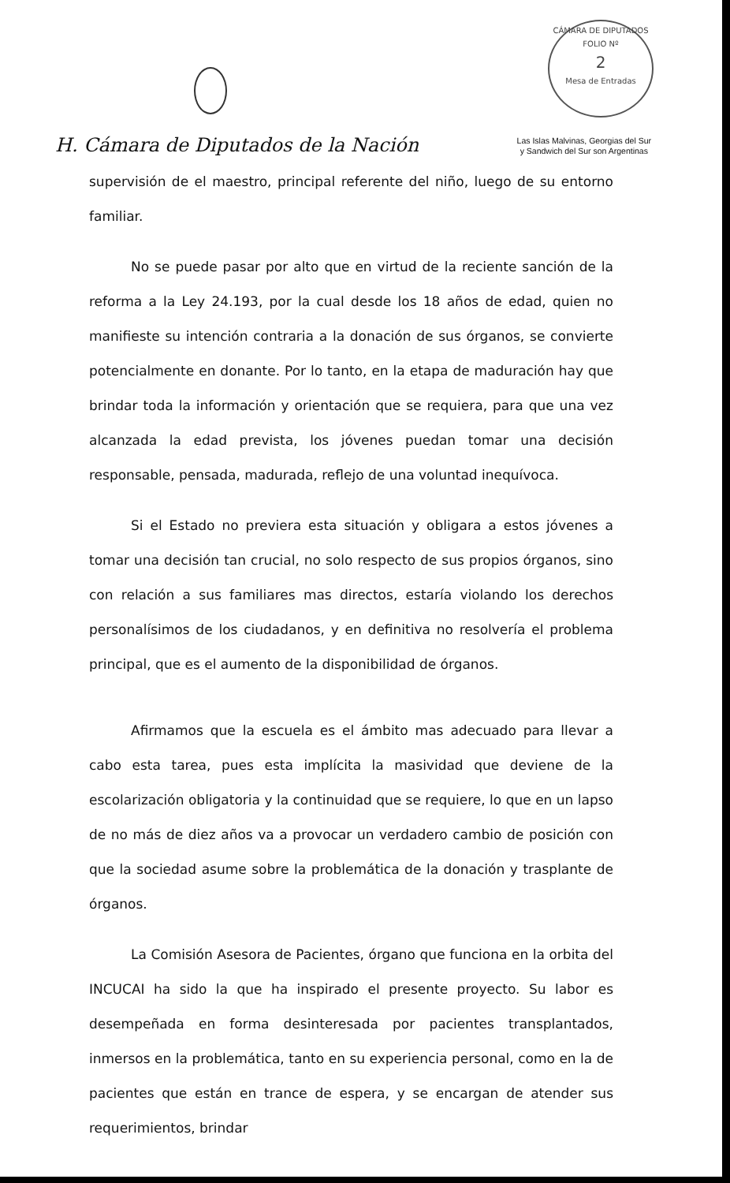CÁMARA DE DIPUTADOS
FOLIO Nº
2
Mesa de Entradas
H. Cámara de Diputados de la Nación
Las Islas Malvinas, Georgias del Sur
y Sandwich del Sur son Argentinas
supervisión de el maestro, principal referente del niño, luego de su entorno familiar.
No se puede pasar por alto que en virtud de la reciente sanción de la reforma a la Ley 24.193, por la cual desde los 18 años de edad, quien no manifieste su intención contraria a la donación de sus órganos, se convierte potencialmente en donante. Por lo tanto, en la etapa de maduración hay que brindar toda la información y orientación que se requiera, para que una vez alcanzada la edad prevista, los jóvenes puedan tomar una decisión responsable, pensada, madurada, reflejo de una voluntad inequívoca.
Si el Estado no previera esta situación y obligara a estos jóvenes a tomar una decisión tan crucial, no solo respecto de sus propios órganos, sino con relación a sus familiares mas directos, estaría violando los derechos personalísimos de los ciudadanos, y en definitiva no resolvería el problema principal, que es el aumento de la disponibilidad de órganos.
Afirmamos que la escuela es el ámbito mas adecuado para llevar a cabo esta tarea, pues esta implícita la masividad que deviene de la escolarización obligatoria y la continuidad que se requiere, lo que en un lapso de no más de diez años va a provocar un verdadero cambio de posición con que la sociedad asume sobre la problemática de la donación y trasplante de órganos.
La Comisión Asesora de Pacientes, órgano que funciona en la orbita del INCUCAI ha sido la que ha inspirado el presente proyecto. Su labor es desempeñada en forma desinteresada por pacientes transplantados, inmersos en la problemática, tanto en su experiencia personal, como en la de pacientes que están en trance de espera, y se encargan de atender sus requerimientos, brindar